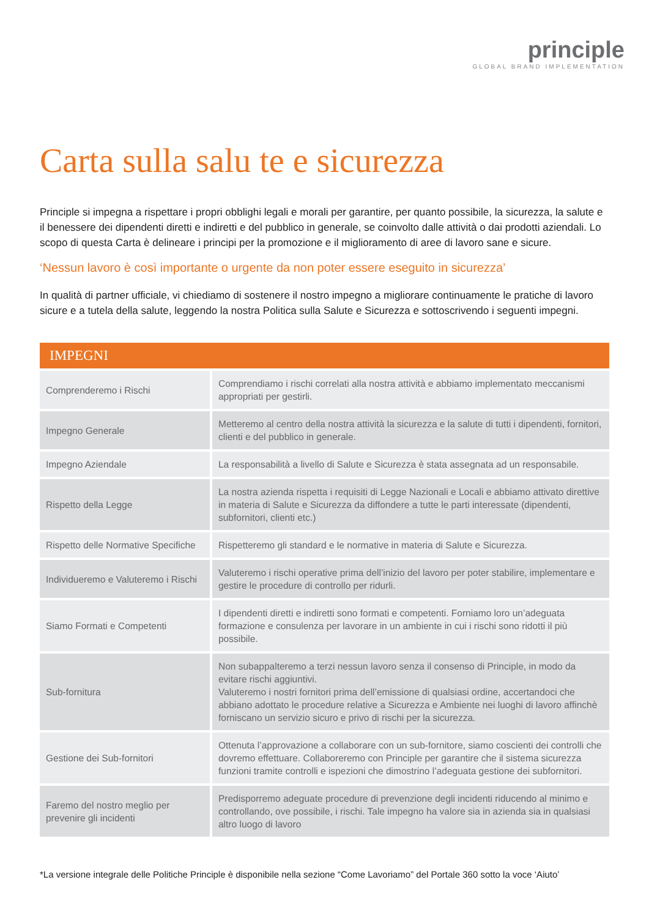principle
GLOBAL BRAND IMPLEMENTATION
Carta sulla salu te e sicurezza
Principle si impegna a rispettare i propri obblighi legali e morali per garantire, per quanto possibile, la sicurezza, la salute e il benessere dei dipendenti diretti e indiretti e del pubblico in generale, se coinvolto dalle attività o dai prodotti aziendali. Lo scopo di questa Carta è delineare i principi per la promozione e il miglioramento di aree di lavoro sane e sicure.
‘Nessun lavoro è così importante o urgente da non poter essere eseguito in sicurezza’
In qualità di partner ufficiale, vi chiediamo di sostenere il nostro impegno a migliorare continuamente le pratiche di lavoro sicure e a tutela della salute, leggendo la nostra Politica sulla Salute e Sicurezza e sottoscrivendo i seguenti impegni.
| IMPEGNI | |
| --- | --- |
| Comprenderemo i Rischi | Comprendiamo i rischi correlati alla nostra attività e abbiamo implementato meccanismi appropriati per gestirli. |
| Impegno Generale | Metteremo al centro della nostra attività la sicurezza e la salute di tutti i dipendenti, fornitori, clienti e del pubblico in generale. |
| Impegno Aziendale | La responsabilità a livello di Salute e Sicurezza è stata assegnata ad un responsabile. |
| Rispetto della Legge | La nostra azienda rispetta i requisiti di Legge Nazionali e Locali e abbiamo attivato direttive in materia di Salute e Sicurezza da diffondere a tutte le parti interessate (dipendenti, subfornitori, clienti etc.) |
| Rispetto delle Normative Specifiche | Rispetteremo gli standard e le normative in materia di Salute e Sicurezza. |
| Individueremo e Valuteremo i Rischi | Valuteremo i rischi operative prima dell’inizio del lavoro per poter stabilire, implementare e gestire le procedure di controllo per ridurli. |
| Siamo Formati e Competenti | I dipendenti diretti e indiretti sono formati e competenti. Forniamo loro un’adeguata formazione e consulenza per lavorare in un ambiente in cui i rischi sono ridotti il più possibile. |
| Sub-fornitura | Non subappalteremo a terzi nessun lavoro senza il consenso di Principle, in modo da evitare rischi aggiuntivi. Valuteremo i nostri fornitori prima dell’emissione di qualsiasi ordine, accertandoci che abbiano adottato le procedure relative a Sicurezza e Ambiente nei luoghi di lavoro affinchè forniscano un servizio sicuro e privo di rischi per la sicurezza. |
| Gestione dei Sub-fornitori | Ottenuta l’approvazione a collaborare con un sub-fornitore, siamo coscienti dei controlli che dovremo effettuare. Collaboreremo con Principle per garantire che il sistema sicurezza funzioni tramite controlli e ispezioni che dimostrino l’adeguata gestione dei subfornitori. |
| Faremo del nostro meglio per prevenire gli incidenti | Predisporremo adeguate procedure di prevenzione degli incidenti riducendo al minimo e controllando, ove possibile, i rischi. Tale impegno ha valore sia in azienda sia in qualsiasi altro luogo di lavoro |
*La versione integrale delle Politiche Principle è disponibile nella sezione “Come Lavoriamo” del Portale 360 sotto la voce ‘Aiuto’